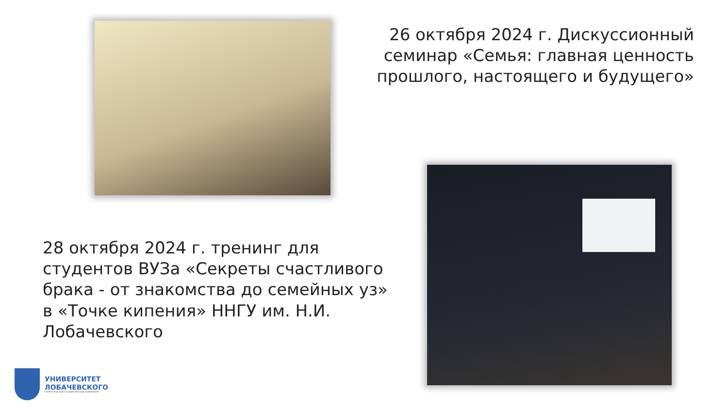26 октября 2024 г. Дискуссионный семинар «Семья: главная ценность прошлого, настоящего и будущего»
28 октября 2024 г. тренинг для студентов ВУЗа «Секреты счастливого брака - от знакомства до семейных уз» в «Точке кипения» ННГУ им. Н.И. Лобачевского
УНИВЕРСИТЕТ
ЛОБАЧЕВСКОГО
НИЖЕГОРОДСКИЙ ГОСУДАРСТВЕННЫЙ УНИВЕРСИТЕТ